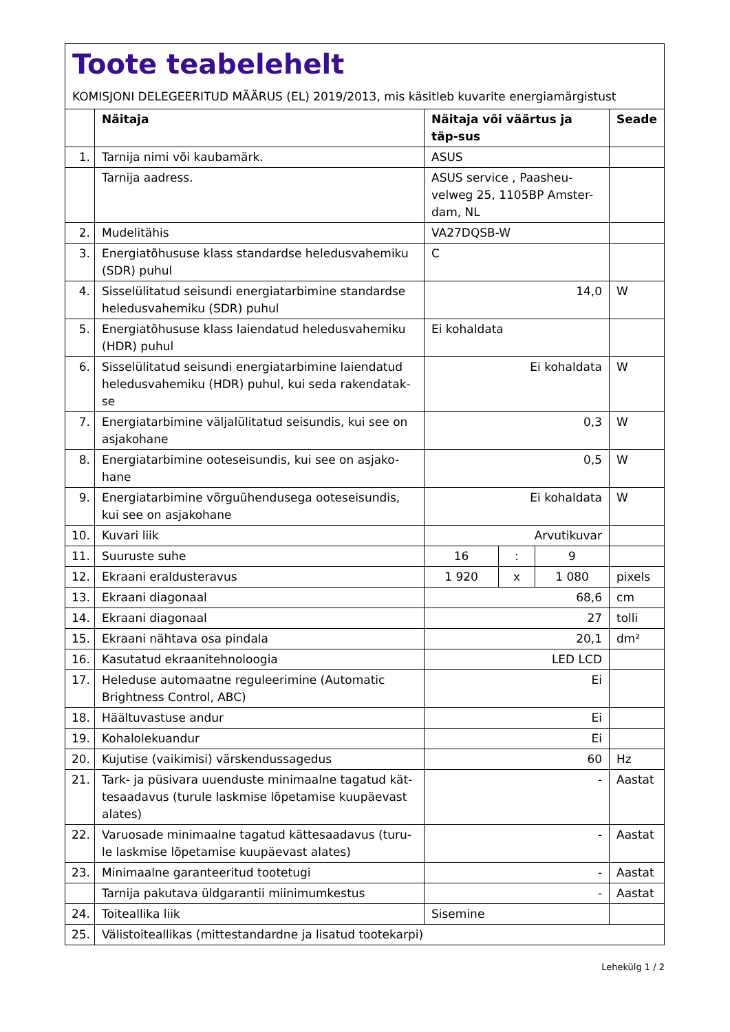Toote teabelehelt
KOMISJONI DELEGEERITUD MÄÄRUS (EL) 2019/2013, mis käsitleb kuvarite energiamärgistust
| | Näitaja | Näitaja või väärtus ja täp-sus | | | Seade |
| --- | --- | --- | --- | --- | --- |
| 1. | Tarnija nimi või kaubamärk. | ASUS | | | |
| | Tarnija aadress. | ASUS service , Paasheu-velweg 25, 1105BP Amster-dam, NL | | | |
| 2. | Mudelitähis | VA27DQSB-W | | | |
| 3. | Energiatõhususe klass standardse heledusvahemiku (SDR) puhul | C | | | |
| 4. | Sisselülitatud seisundi energiatarbimine standardse heledusvahemiku (SDR) puhul | 14,0 | | | W |
| 5. | Energiatõhususe klass laiendatud heledusvahemiku (HDR) puhul | Ei kohaldata | | | |
| 6. | Sisselülitatud seisundi energiatarbimine laiendatud heledusvahemiku (HDR) puhul, kui seda rakendatak-se | Ei kohaldata | | | W |
| 7. | Energiatarbimine väljalülitatud seisundis, kui see on asjakohane | 0,3 | | | W |
| 8. | Energiatarbimine ooteseisundis, kui see on asjako-hane | 0,5 | | | W |
| 9. | Energiatarbimine võrguühendusega ooteseisundis, kui see on asjakohane | Ei kohaldata | | | W |
| 10. | Kuvari liik | Arvutikuvar | | | |
| 11. | Suuruste suhe | 16 | : | 9 | |
| 12. | Ekraani eraldusteravus | 1 920 | x | 1 080 | pixels |
| 13. | Ekraani diagonaal | 68,6 | | | cm |
| 14. | Ekraani diagonaal | 27 | | | tolli |
| 15. | Ekraani nähtava osa pindala | 20,1 | | | dm² |
| 16. | Kasutatud ekraanitehnoloogia | LED LCD | | | |
| 17. | Heleduse automaatne reguleerimine (Automatic Brightness Control, ABC) | Ei | | | |
| 18. | Häältuvastuse andur | Ei | | | |
| 19. | Kohalolekuandur | Ei | | | |
| 20. | Kujutise (vaikimisi) värskendussagedus | 60 | | | Hz |
| 21. | Tark- ja püsivara uuenduste minimaalne tagatud kät-tesaadavus (turule laskmise lõpetamise kuupäevast alates) | - | | | Aastat |
| 22. | Varuosade minimaalne tagatud kättesaadavus (turu-le laskmise lõpetamise kuupäevast alates) | - | | | Aastat |
| 23. | Minimaalne garanteeritud tootetugi | - | | | Aastat |
| | Tarnija pakutava üldgarantii miinimumkestus | - | | | Aastat |
| 24. | Toiteallika liik | Sisemine | | | |
| 25. | Välistoiteallikas (mittestandardne ja lisatud tootekarpi) | | | | |
Lehekülg 1 / 2